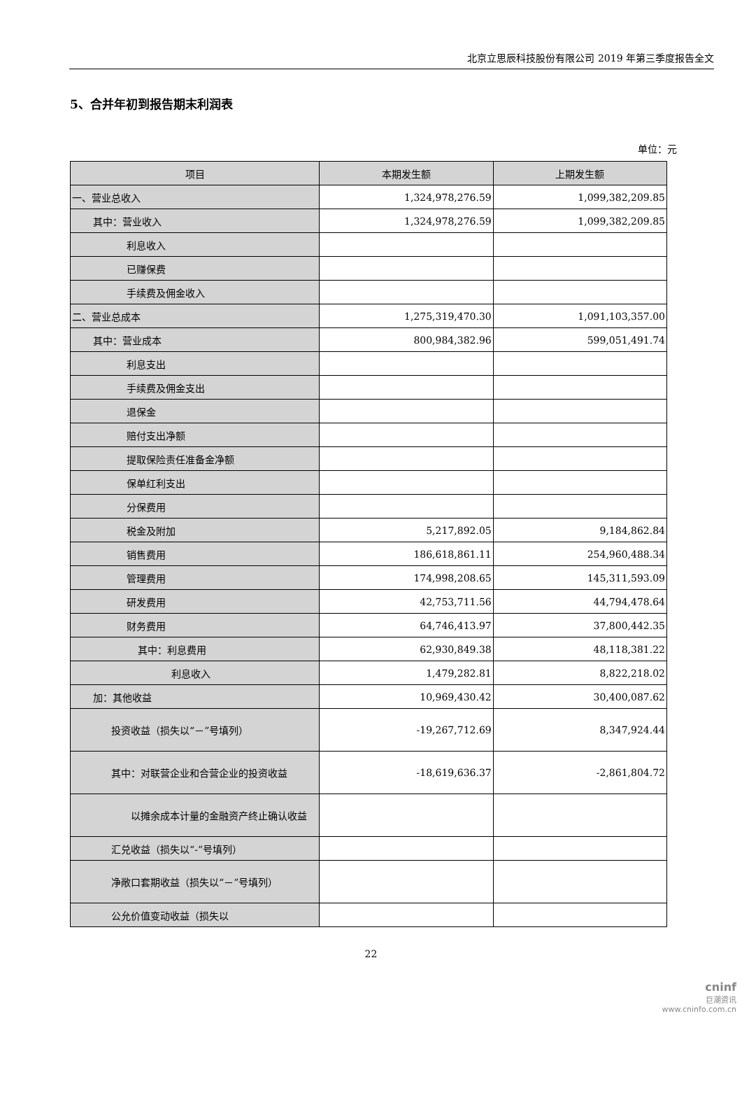北京立思辰科技股份有限公司 2019 年第三季度报告全文
5、合并年初到报告期末利润表
单位：元
| 项目 | 本期发生额 | 上期发生额 |
| --- | --- | --- |
| 一、营业总收入 | 1,324,978,276.59 | 1,099,382,209.85 |
| 其中：营业收入 | 1,324,978,276.59 | 1,099,382,209.85 |
| 利息收入 | | |
| 已赚保费 | | |
| 手续费及佣金收入 | | |
| 二、营业总成本 | 1,275,319,470.30 | 1,091,103,357.00 |
| 其中：营业成本 | 800,984,382.96 | 599,051,491.74 |
| 利息支出 | | |
| 手续费及佣金支出 | | |
| 退保金 | | |
| 赔付支出净额 | | |
| 提取保险责任准备金净额 | | |
| 保单红利支出 | | |
| 分保费用 | | |
| 税金及附加 | 5,217,892.05 | 9,184,862.84 |
| 销售费用 | 186,618,861.11 | 254,960,488.34 |
| 管理费用 | 174,998,208.65 | 145,311,593.09 |
| 研发费用 | 42,753,711.56 | 44,794,478.64 |
| 财务费用 | 64,746,413.97 | 37,800,442.35 |
| 其中：利息费用 | 62,930,849.38 | 48,118,381.22 |
| 利息收入 | 1,479,282.81 | 8,822,218.02 |
| 加：其他收益 | 10,969,430.42 | 30,400,087.62 |
| 投资收益（损失以“－”号填列） | -19,267,712.69 | 8,347,924.44 |
| 其中：对联营企业和合营企业的投资收益 | -18,619,636.37 | -2,861,804.72 |
| 以摊余成本计量的金融资产终止确认收益 | | |
| 汇兑收益（损失以“-”号填列） | | |
| 净敞口套期收益（损失以“－”号填列） | | |
| 公允价值变动收益（损失以 | | |
22
cninf
巨潮资讯
www.cninfo.com.cn